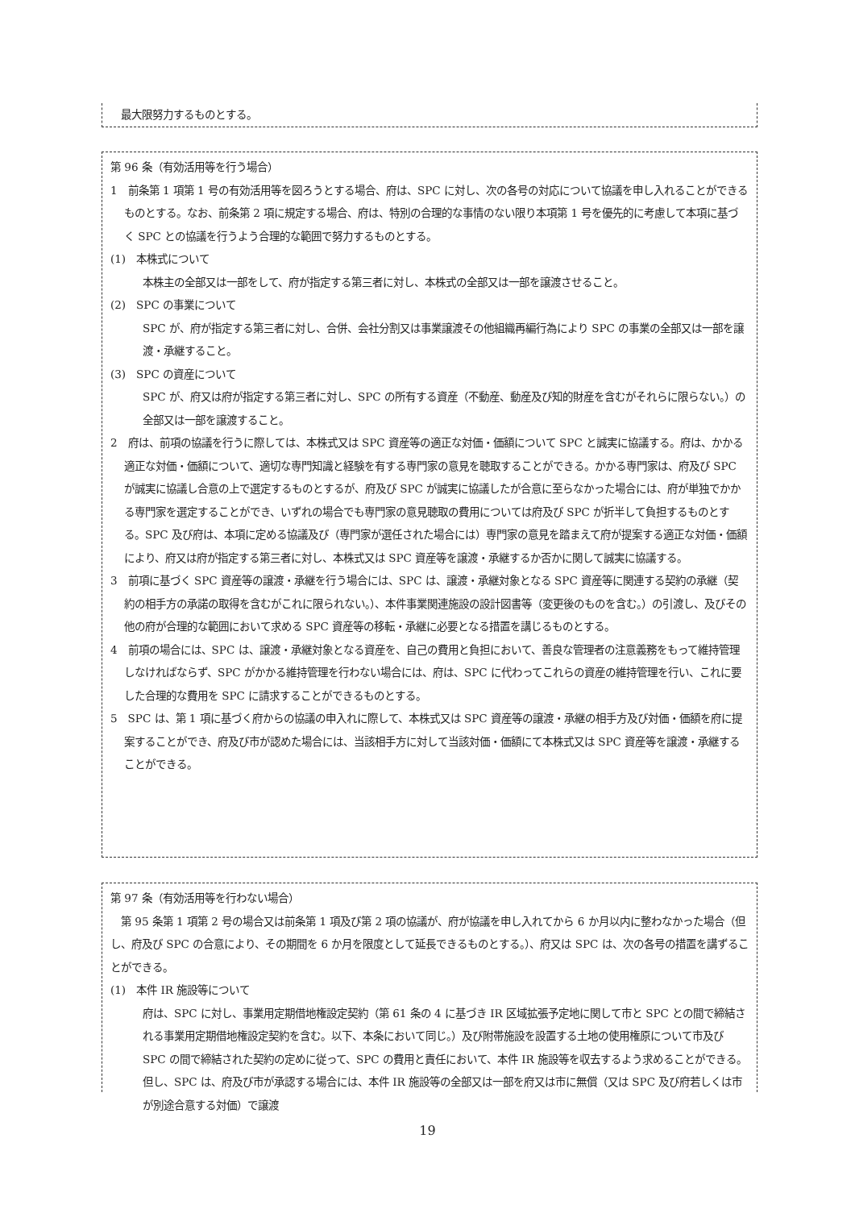最大限努力するものとする。
第 96 条（有効活用等を行う場合）
1　前条第 1 項第 1 号の有効活用等を図ろうとする場合、府は、SPC に対し、次の各号の対応について協議を申し入れることができるものとする。なお、前条第 2 項に規定する場合、府は、特別の合理的な事情のない限り本項第 1 号を優先的に考慮して本項に基づく SPC との協議を行うよう合理的な範囲で努力するものとする。
(1)　本株式について
本株主の全部又は一部をして、府が指定する第三者に対し、本株式の全部又は一部を譲渡させること。
(2)　SPC の事業について
SPC が、府が指定する第三者に対し、合併、会社分割又は事業譲渡その他組織再編行為により SPC の事業の全部又は一部を譲渡・承継すること。
(3)　SPC の資産について
SPC が、府又は府が指定する第三者に対し、SPC の所有する資産（不動産、動産及び知的財産を含むがそれらに限らない。）の全部又は一部を譲渡すること。
2　府は、前項の協議を行うに際しては、本株式又は SPC 資産等の適正な対価・価額について SPC と誠実に協議する。府は、かかる適正な対価・価額について、適切な専門知識と経験を有する専門家の意見を聴取することができる。かかる専門家は、府及び SPC が誠実に協議し合意の上で選定するものとするが、府及び SPC が誠実に協議したが合意に至らなかった場合には、府が単独でかかる専門家を選定することができ、いずれの場合でも専門家の意見聴取の費用については府及び SPC が折半して負担するものとする。SPC 及び府は、本項に定める協議及び（専門家が選任された場合には）専門家の意見を踏まえて府が提案する適正な対価・価額により、府又は府が指定する第三者に対し、本株式又は SPC 資産等を譲渡・承継するか否かに関して誠実に協議する。
3　前項に基づく SPC 資産等の譲渡・承継を行う場合には、SPC は、譲渡・承継対象となる SPC 資産等に関連する契約の承継（契約の相手方の承諾の取得を含むがこれに限られない。）、本件事業関連施設の設計図書等（変更後のものを含む。）の引渡し、及びその他の府が合理的な範囲において求める SPC 資産等の移転・承継に必要となる措置を講じるものとする。
4　前項の場合には、SPC は、譲渡・承継対象となる資産を、自己の費用と負担において、善良な管理者の注意義務をもって維持管理しなければならず、SPC がかかる維持管理を行わない場合には、府は、SPC に代わってこれらの資産の維持管理を行い、これに要した合理的な費用を SPC に請求することができるものとする。
5　SPC は、第 1 項に基づく府からの協議の申入れに際して、本株式又は SPC 資産等の譲渡・承継の相手方及び対価・価額を府に提案することができ、府及び市が認めた場合には、当該相手方に対して当該対価・価額にて本株式又は SPC 資産等を譲渡・承継することができる。
第 97 条（有効活用等を行わない場合）
　第 95 条第 1 項第 2 号の場合又は前条第 1 項及び第 2 項の協議が、府が協議を申し入れてから 6 か月以内に整わなかった場合（但し、府及び SPC の合意により、その期間を 6 か月を限度として延長できるものとする。）、府又は SPC は、次の各号の措置を講ずることができる。
(1)　本件 IR 施設等について
府は、SPC に対し、事業用定期借地権設定契約（第 61 条の 4 に基づき IR 区域拡張予定地に関して市と SPC との間で締結される事業用定期借地権設定契約を含む。以下、本条において同じ。）及び附帯施設を設置する土地の使用権原について市及び SPC の間で締結された契約の定めに従って、SPC の費用と責任において、本件 IR 施設等を収去するよう求めることができる。但し、SPC は、府及び市が承認する場合には、本件 IR 施設等の全部又は一部を府又は市に無償（又は SPC 及び府若しくは市が別途合意する対価）で譲渡
19